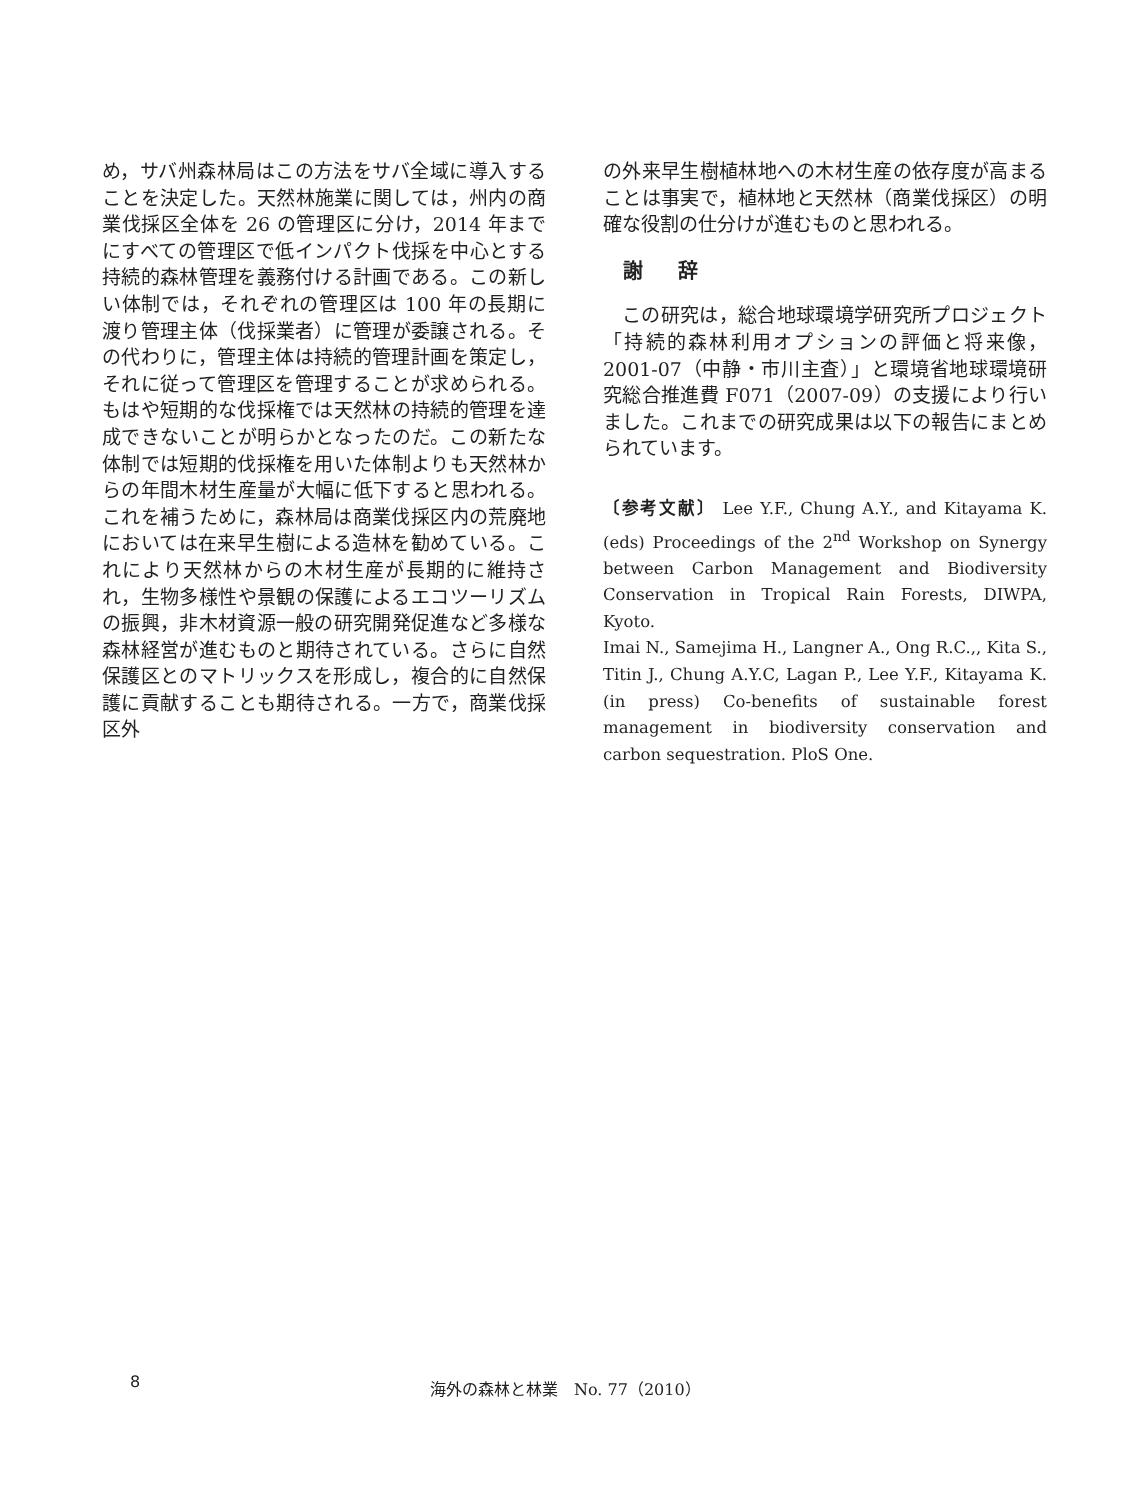め，サバ州森林局はこの方法をサバ全域に導入することを決定した。天然林施業に関しては，州内の商業伐採区全体を 26 の管理区に分け，2014 年までにすべての管理区で低インパクト伐採を中心とする持続的森林管理を義務付ける計画である。この新しい体制では，それぞれの管理区は 100 年の長期に渡り管理主体（伐採業者）に管理が委譲される。その代わりに，管理主体は持続的管理計画を策定し，それに従って管理区を管理することが求められる。もはや短期的な伐採権では天然林の持続的管理を達成できないことが明らかとなったのだ。この新たな体制では短期的伐採権を用いた体制よりも天然林からの年間木材生産量が大幅に低下すると思われる。これを補うために，森林局は商業伐採区内の荒廃地においては在来早生樹による造林を勧めている。これにより天然林からの木材生産が長期的に維持され，生物多様性や景観の保護によるエコツーリズムの振興，非木材資源一般の研究開発促進など多様な森林経営が進むものと期待されている。さらに自然保護区とのマトリックスを形成し，複合的に自然保護に貢献することも期待される。一方で，商業伐採区外
の外来早生樹植林地への木材生産の依存度が高まることは事実で，植林地と天然林（商業伐採区）の明確な役割の仕分けが進むものと思われる。
謝 辞
この研究は，総合地球環境学研究所プロジェクト「持続的森林利用オプションの評価と将来像，2001-07（中静・市川主査）」と環境省地球環境研究総合推進費 F071（2007-09）の支援により行いました。これまでの研究成果は以下の報告にまとめられています。
〔参考文献〕 Lee Y.F., Chung A.Y., and Kitayama K. (eds) Proceedings of the 2<sup>nd</sup> Workshop on Synergy between Carbon Management and Biodiversity Conservation in Tropical Rain Forests, DIWPA, Kyoto.
Imai N., Samejima H., Langner A., Ong R.C.,, Kita S., Titin J., Chung A.Y.C, Lagan P., Lee Y.F., Kitayama K. (in press) Co-benefits of sustainable forest management in biodiversity conservation and carbon sequestration. PloS One.
8 海外の森林と林業　No. 77（2010）